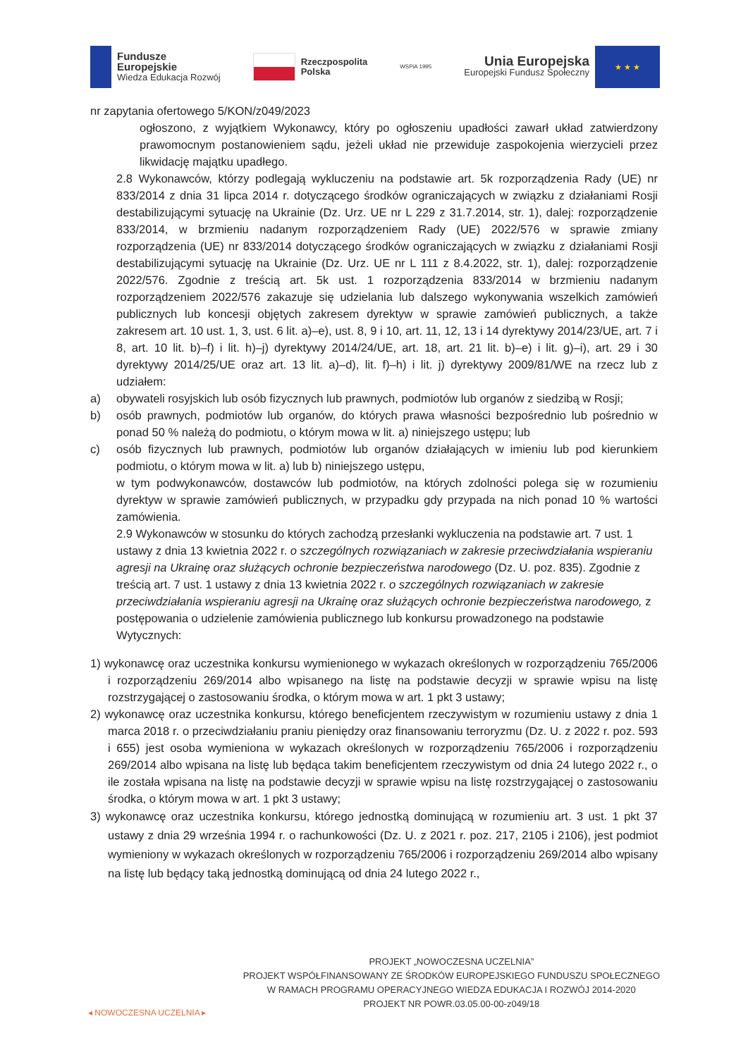Fundusze
Europejskie
Wiedza Edukacja Rozwój
Rzeczpospolita
Polska
WSPiA 1995
Unia Europejska
Europejski Fundusz Społeczny
★ ★ ★
nr zapytania ofertowego 5/KON/z049/2023
ogłoszono, z wyjątkiem Wykonawcy, który po ogłoszeniu upadłości zawarł układ zatwierdzony prawomocnym postanowieniem sądu, jeżeli układ nie przewiduje zaspokojenia wierzycieli przez likwidację majątku upadłego.
2.8 Wykonawców, którzy podlegają wykluczeniu na podstawie art. 5k rozporządzenia Rady (UE) nr 833/2014 z dnia 31 lipca 2014 r. dotyczącego środków ograniczających w związku z działaniami Rosji destabilizującymi sytuację na Ukrainie (Dz. Urz. UE nr L 229 z 31.7.2014, str. 1), dalej: rozporządzenie 833/2014, w brzmieniu nadanym rozporządzeniem Rady (UE) 2022/576 w sprawie zmiany rozporządzenia (UE) nr 833/2014 dotyczącego środków ograniczających w związku z działaniami Rosji destabilizującymi sytuację na Ukrainie (Dz. Urz. UE nr L 111 z 8.4.2022, str. 1), dalej: rozporządzenie 2022/576. Zgodnie z treścią art. 5k ust. 1 rozporządzenia 833/2014 w brzmieniu nadanym rozporządzeniem 2022/576 zakazuje się udzielania lub dalszego wykonywania wszelkich zamówień publicznych lub koncesji objętych zakresem dyrektyw w sprawie zamówień publicznych, a także zakresem art. 10 ust. 1, 3, ust. 6 lit. a)–e), ust. 8, 9 i 10, art. 11, 12, 13 i 14 dyrektywy 2014/23/UE, art. 7 i 8, art. 10 lit. b)–f) i lit. h)–j) dyrektywy 2014/24/UE, art. 18, art. 21 lit. b)–e) i lit. g)–i), art. 29 i 30 dyrektywy 2014/25/UE oraz art. 13 lit. a)–d), lit. f)–h) i lit. j) dyrektywy 2009/81/WE na rzecz lub z udziałem:
a) obywateli rosyjskich lub osób fizycznych lub prawnych, podmiotów lub organów z siedzibą w Rosji;
b) osób prawnych, podmiotów lub organów, do których prawa własności bezpośrednio lub pośrednio w ponad 50 % należą do podmiotu, o którym mowa w lit. a) niniejszego ustępu; lub
c) osób fizycznych lub prawnych, podmiotów lub organów działających w imieniu lub pod kierunkiem podmiotu, o którym mowa w lit. a) lub b) niniejszego ustępu,
w tym podwykonawców, dostawców lub podmiotów, na których zdolności polega się w rozumieniu dyrektyw w sprawie zamówień publicznych, w przypadku gdy przypada na nich ponad 10 % wartości zamówienia.
2.9 Wykonawców w stosunku do których zachodzą przesłanki wykluczenia na podstawie art. 7 ust. 1 ustawy z dnia 13 kwietnia 2022 r. o szczególnych rozwiązaniach w zakresie przeciwdziałania wspieraniu agresji na Ukrainę oraz służących ochronie bezpieczeństwa narodowego (Dz. U. poz. 835). Zgodnie z treścią art. 7 ust. 1 ustawy z dnia 13 kwietnia 2022 r. o szczególnych rozwiązaniach w zakresie przeciwdziałania wspieraniu agresji na Ukrainę oraz służących ochronie bezpieczeństwa narodowego, z postępowania o udzielenie zamówienia publicznego lub konkursu prowadzonego na podstawie Wytycznych:
1) wykonawcę oraz uczestnika konkursu wymienionego w wykazach określonych w rozporządzeniu 765/2006 i rozporządzeniu 269/2014 albo wpisanego na listę na podstawie decyzji w sprawie wpisu na listę rozstrzygającej o zastosowaniu środka, o którym mowa w art. 1 pkt 3 ustawy;
2) wykonawcę oraz uczestnika konkursu, którego beneficjentem rzeczywistym w rozumieniu ustawy z dnia 1 marca 2018 r. o przeciwdziałaniu praniu pieniędzy oraz finansowaniu terroryzmu (Dz. U. z 2022 r. poz. 593 i 655) jest osoba wymieniona w wykazach określonych w rozporządzeniu 765/2006 i rozporządzeniu 269/2014 albo wpisana na listę lub będąca takim beneficjentem rzeczywistym od dnia 24 lutego 2022 r., o ile została wpisana na listę na podstawie decyzji w sprawie wpisu na listę rozstrzygającej o zastosowaniu środka, o którym mowa w art. 1 pkt 3 ustawy;
3) wykonawcę oraz uczestnika konkursu, którego jednostką dominującą w rozumieniu art. 3 ust. 1 pkt 37 ustawy z dnia 29 września 1994 r. o rachunkowości (Dz. U. z 2021 r. poz. 217, 2105 i 2106), jest podmiot wymieniony w wykazach określonych w rozporządzeniu 765/2006 i rozporządzeniu 269/2014 albo wpisany na listę lub będący taką jednostką dominującą od dnia 24 lutego 2022 r.,
◂ NOWOCZESNA UCZELNIA ▸
PROJEKT „NOWOCZESNA UCZELNIA”
PROJEKT WSPÓŁFINANSOWANY ZE ŚRODKÓW EUROPEJSKIEGO FUNDUSZU SPOŁECZNEGO
W RAMACH PROGRAMU OPERACYJNEGO WIEDZA EDUKACJA I ROZWÓJ 2014-2020
PROJEKT NR POWR.03.05.00-00-z049/18